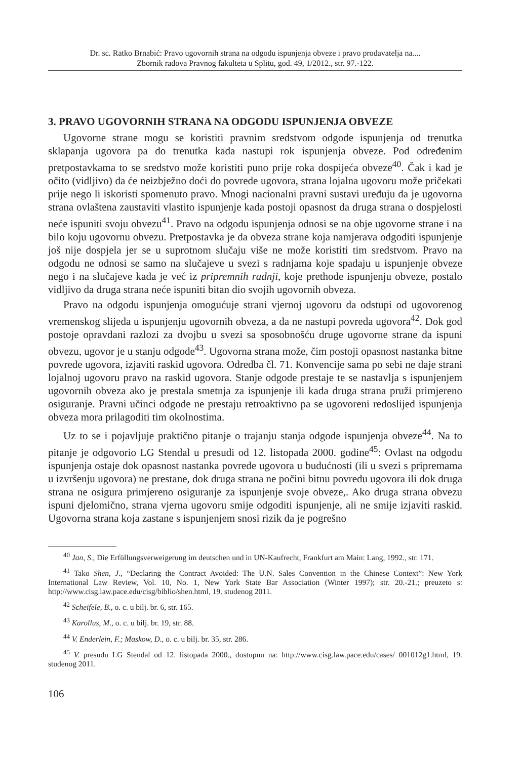Dr. sc. Ratko Brnabić: Pravo ugovornih strana na odgodu ispunjenja obveze i pravo prodavatelja na....
Zbornik radova Pravnog fakulteta u Splitu, god. 49, 1/2012., str. 97.-122.
3. PRAVO UGOVORNIH STRANA NA ODGODU ISPUNJENJA OBVEZE
Ugovorne strane mogu se koristiti pravnim sredstvom odgode ispunjenja od trenutka sklapanja ugovora pa do trenutka kada nastupi rok ispunjenja obveze. Pod određenim pretpostavkama to se sredstvo može koristiti puno prije roka dospijeća obveze<sup>40</sup>. Čak i kad je očito (vidljivo) da će neizbježno doći do povrede ugovora, strana lojalna ugovoru može pričekati prije nego li iskoristi spomenuto pravo. Mnogi nacionalni pravni sustavi uređuju da je ugovorna strana ovlaštena zaustaviti vlastito ispunjenje kada postoji opasnost da druga strana o dospjelosti neće ispuniti svoju obvezu<sup>41</sup>. Pravo na odgodu ispunjenja odnosi se na obje ugovorne strane i na bilo koju ugovornu obvezu. Pretpostavka je da obveza strane koja namjerava odgoditi ispunjenje još nije dospjela jer se u suprotnom slučaju više ne može koristiti tim sredstvom. Pravo na odgodu ne odnosi se samo na slučajeve u svezi s radnjama koje spadaju u ispunjenje obveze nego i na slučajeve kada je već iz pripremnih radnji, koje prethode ispunjenju obveze, postalo vidljivo da druga strana neće ispuniti bitan dio svojih ugovornih obveza.
Pravo na odgodu ispunjenja omogućuje strani vjernoj ugovoru da odstupi od ugovorenog vremenskog slijeda u ispunjenju ugovornih obveza, a da ne nastupi povreda ugovora<sup>42</sup>. Dok god postoje opravdani razlozi za dvojbu u svezi sa sposobnošću druge ugovorne strane da ispuni obvezu, ugovor je u stanju odgode<sup>43</sup>. Ugovorna strana može, čim postoji opasnost nastanka bitne povrede ugovora, izjaviti raskid ugovora. Odredba čl. 71. Konvencije sama po sebi ne daje strani lojalnoj ugovoru pravo na raskid ugovora. Stanje odgode prestaje te se nastavlja s ispunjenjem ugovornih obveza ako je prestala smetnja za ispunjenje ili kada druga strana pruži primjereno osiguranje. Pravni učinci odgode ne prestaju retroaktivno pa se ugovoreni redoslijed ispunjenja obveza mora prilagoditi tim okolnostima.
Uz to se i pojavljuje praktično pitanje o trajanju stanja odgode ispunjenja obveze<sup>44</sup>. Na to pitanje je odgovorio LG Stendal u presudi od 12. listopada 2000. godine<sup>45</sup>: Ovlast na odgodu ispunjenja ostaje dok opasnost nastanka povrede ugovora u budućnosti (ili u svezi s pripremama u izvršenju ugovora) ne prestane, dok druga strana ne počini bitnu povredu ugovora ili dok druga strana ne osigura primjereno osiguranje za ispunjenje svoje obveze,. Ako druga strana obvezu ispuni djelomično, strana vjerna ugovoru smije odgoditi ispunjenje, ali ne smije izjaviti raskid. Ugovorna strana koja zastane s ispunjenjem snosi rizik da je pogrešno
<sup>40</sup> Jan, S., Die Erfüllungsverweigerung im deutschen und in UN-Kaufrecht, Frankfurt am Main: Lang, 1992., str. 171.
<sup>41</sup> Tako Shen, J., “Declaring the Contract Avoided: The U.N. Sales Convention in the Chinese Context”: New York International Law Review, Vol. 10, No. 1, New York State Bar Association (Winter 1997); str. 20.-21.; preuzeto s: http://www.cisg.law.pace.edu/cisg/biblio/shen.html, 19. studenog 2011.
<sup>42</sup> Scheifele, B., o. c. u bilj. br. 6, str. 165.
<sup>43</sup> Karollus, M., o. c. u bilj. br. 19, str. 88.
<sup>44</sup> V. Enderlein, F.; Maskow, D., o. c. u bilj. br. 35, str. 286.
<sup>45</sup> V. presudu LG Stendal od 12. listopada 2000., dostupnu na: http://www.cisg.law.pace.edu/cases/ 001012g1.html, 19. studenog 2011.
106